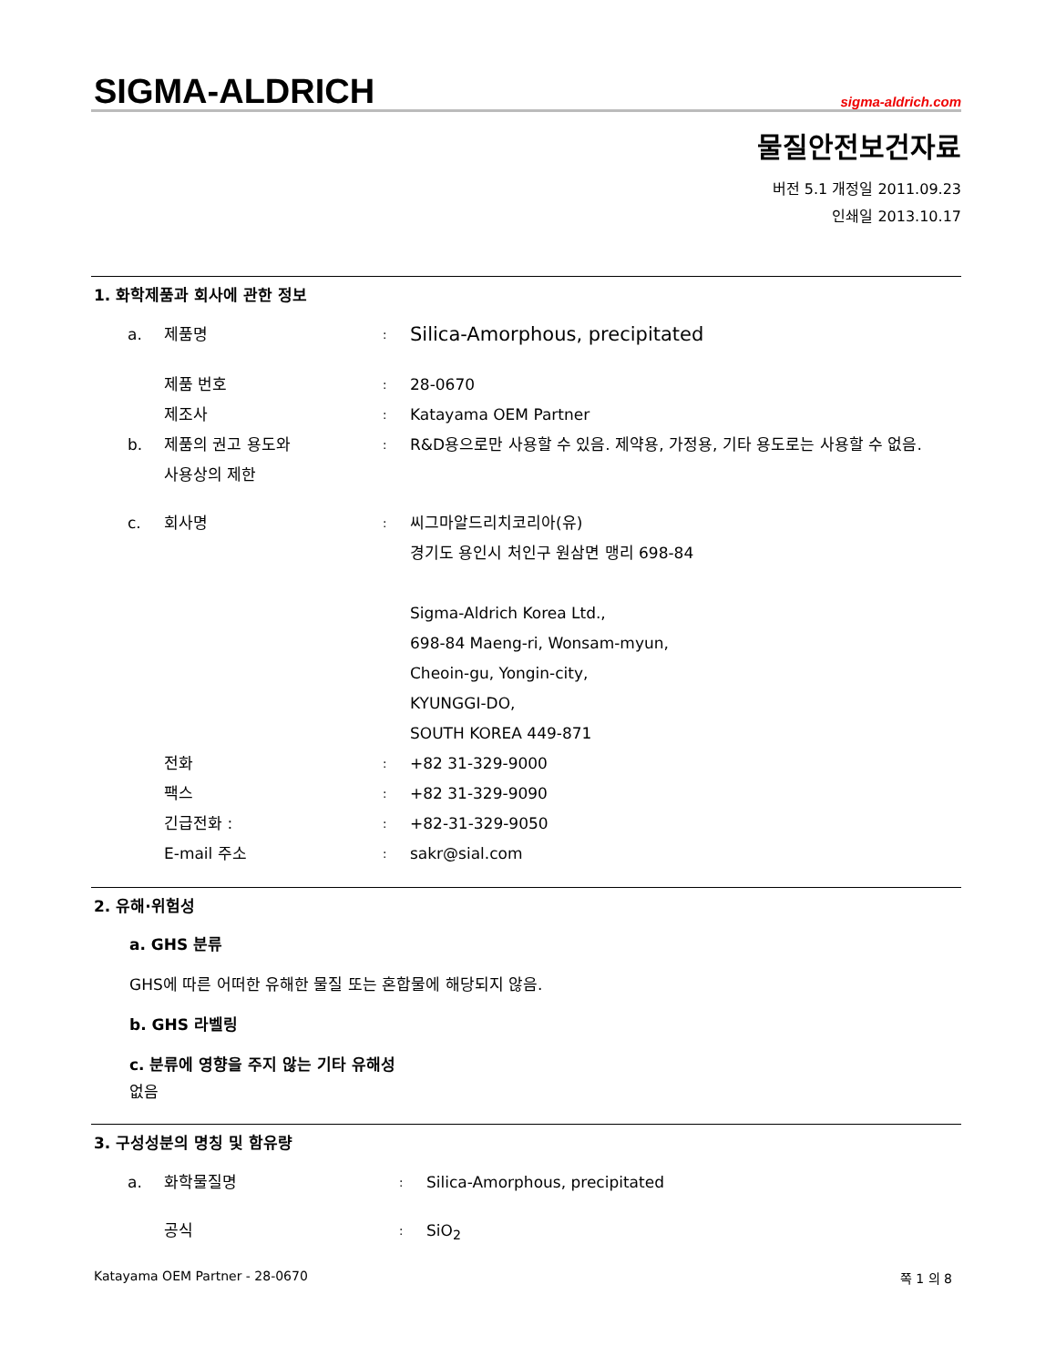SIGMA-ALDRICH
sigma-aldrich.com
물질안전보건자료
버전 5.1 개정일 2011.09.23
인쇄일 2013.10.17
1. 화학제품과 회사에 관한 정보
a. 제품명: Silica-Amorphous, precipitated
제품 번호: 28-0670
제조사: Katayama OEM Partner
b. 제품의 권고 용도와
사용상의 제한: R&D용으로만 사용할 수 있음. 제약용, 가정용, 기타 용도로는 사용할 수 없음.
c. 회사명: 씨그마알드리치코리아(유)
경기도 용인시 처인구 원삼면 맹리 698-84
Sigma-Aldrich Korea Ltd.,
698-84 Maeng-ri, Wonsam-myun,
Cheoin-gu, Yongin-city,
KYUNGGI-DO,
SOUTH KOREA 449-871
전화: +82 31-329-9000
팩스: +82 31-329-9090
긴급전화 :: +82-31-329-9050
E-mail 주소: sakr@sial.com
2. 유해·위험성
a. GHS 분류
GHS에 따른 어떠한 유해한 물질 또는 혼합물에 해당되지 않음.
b. GHS 라벨링
c. 분류에 영향을 주지 않는 기타 유해성
없음
3. 구성성분의 명칭 및 함유량
a. 화학물질명: Silica-Amorphous, precipitated
공식: SiO<sub>2</sub>
Katayama OEM Partner - 28-0670 쪽 1 의 8